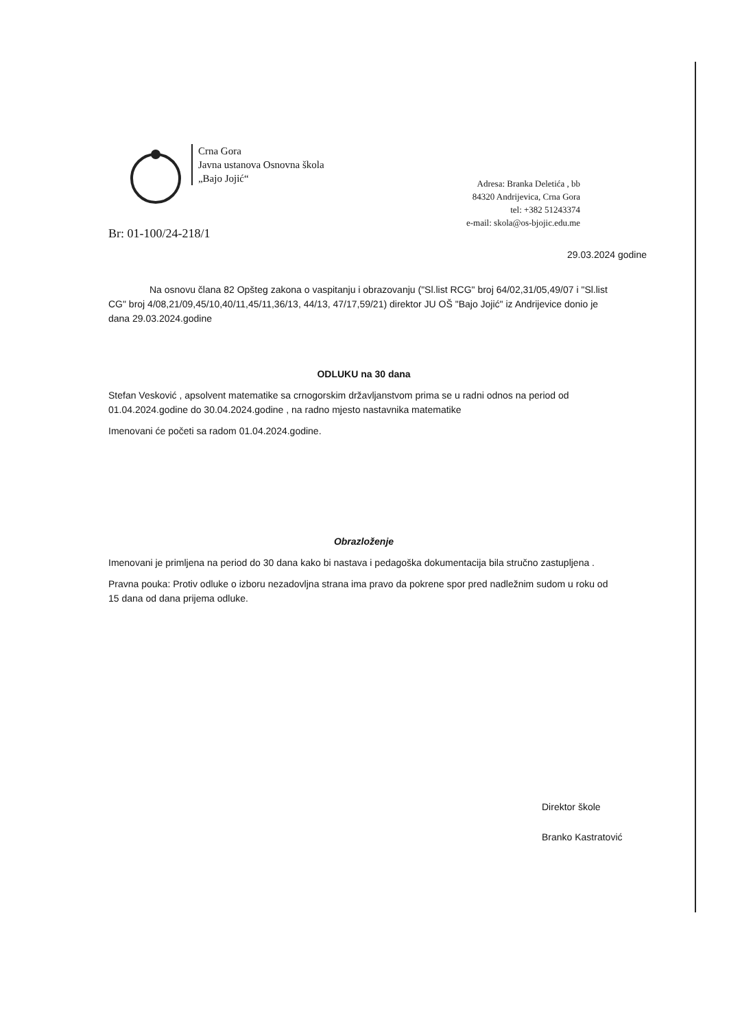Crna Gora
Javna ustanova Osnovna škola
„Bajo Jojić“
Adresa: Branka Deletića , bb
84320 Andrijevica, Crna Gora
tel: +382 51243374
e-mail: skola@os-bjojic.edu.me
Br: 01-100/24-218/1
29.03.2024 godine
Na osnovu člana 82 Opšteg zakona o vaspitanju i obrazovanju ("Sl.list RCG" broj 64/02,31/05,49/07 i "Sl.list CG" broj 4/08,21/09,45/10,40/11,45/11,36/13, 44/13, 47/17,59/21) direktor JU OŠ "Bajo Jojić" iz Andrijevice donio je dana 29.03.2024.godine
ODLUKU na 30 dana
Stefan Vesković , apsolvent matematike sa crnogorskim državljanstvom prima se u radni odnos na period od 01.04.2024.godine do 30.04.2024.godine , na radno mjesto nastavnika matematike
Imenovani će početi sa radom 01.04.2024.godine.
Obrazloženje
Imenovani je primljena na period do 30 dana kako bi nastava i pedagoška dokumentacija bila stručno zastupljena .
Pravna pouka: Protiv odluke o izboru nezadovljna strana ima pravo da pokrene spor pred nadležnim sudom u roku od 15 dana od dana prijema odluke.
Direktor škole
Branko Kastratović